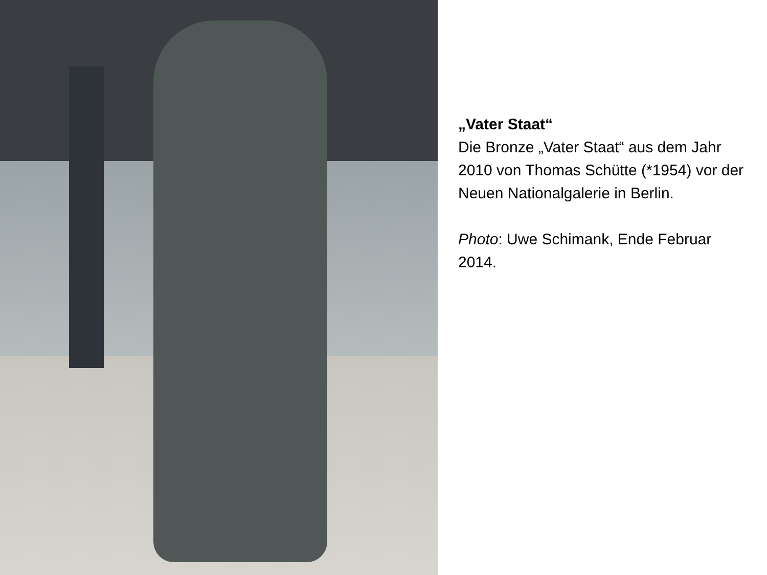„Vater Staat“
Die Bronze „Vater Staat“ aus dem Jahr 2010 von Thomas Schütte (*1954) vor der Neuen Nationalgalerie in Berlin.
Photo: Uwe Schimank, Ende Februar 2014.